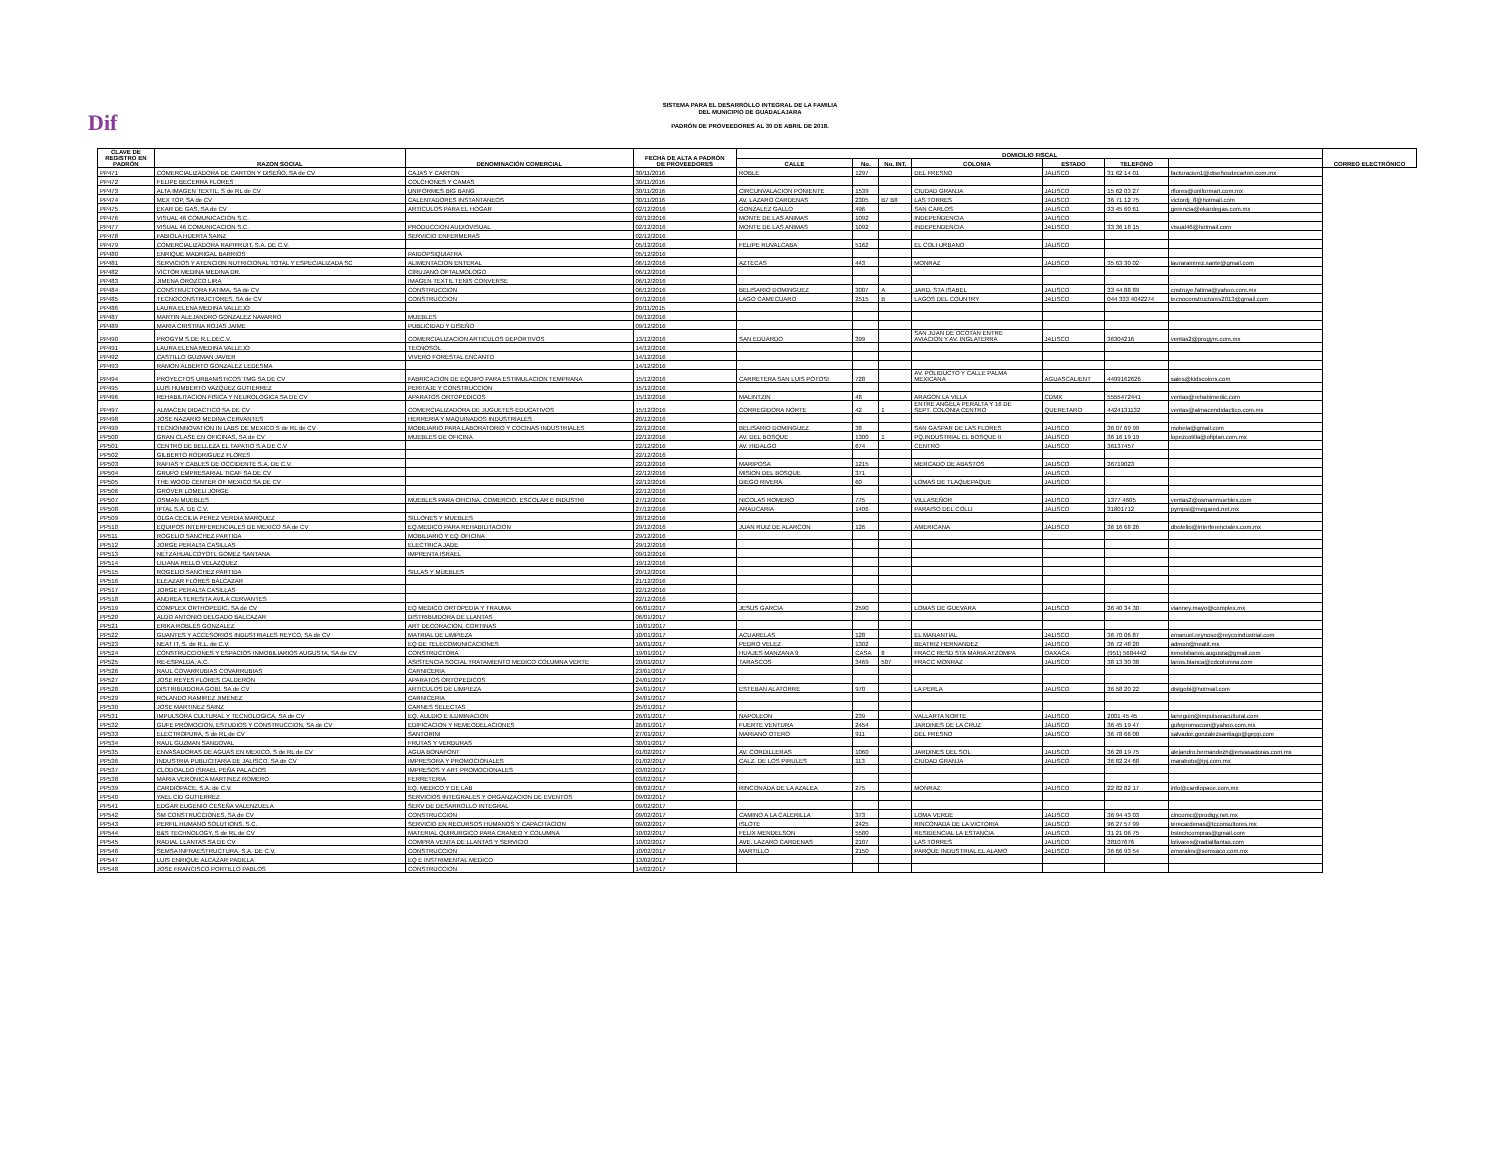Dif
SISTEMA PARA EL DESARROLLO INTEGRAL DE LA FAMILIA
DEL MUNICIPIO DE GUADALAJARA
PADRÓN DE PROVEEDORES AL 30 DE ABRIL DE 2018.
| CLAVE DE REGISTRO EN PADRÓN | RAZON SOCIAL | DENOMINACIÓN COMERCIAL | FECHA DE ALTA A PADRÓN DE PROVEEDORES | DOMICILIO FISCAL | | | | | | | CORREO ELECTRÓNICO |
| --- | --- | --- | --- | --- | --- | --- | --- | --- | --- | --- | --- |
| | | | | CALLE | No. | No. INT. | COLONIA | ESTADO | TELEFONO | | |
| PP471 | COMERCIALIZADORA DE CARTON Y DISEÑO, SA de CV | CAJAS Y CARTON | 30/11/2016 | ROBLE | 1297 | | DEL FRESNO | JALISCO | 31 62 14 01 | facturacion1@diseñosdecarton.com.mx | |
| PP472 | FELIPE BECERRA FLORES | COLCHONES Y CAMAS | 30/11/2016 | | | | | | | | |
| PP473 | ALTA IMAGEN TEXTIL, S de RL de CV | UNIFORMES BIG BANG | 30/11/2016 | CIRCUNVALACION PONIENTE | 1539 | | CIUDAD GRANJA | JALISCO | 15 62 03 27 | rflores@uniformart.com.mx | |
| PP474 | MEX TOP, SA de CV | CALENTADORES INSTANTANEOS | 30/11/2016 | AV. LAZARO CARDENAS | 2305 | B7 B8 | LAS TORRES | JALISCO | 36 71 12 75 | victordj_8@hotmail.com | |
| PP475 | EKAR DE GAS, SA de CV | ARTICULOS PARA EL HOGAR | 02/12/2016 | GONZALEZ GALLO | 496 | | SAN CARLOS | JALISCO | 33 45 60 61 | gerencia@ekardegas.com.mx | |
| PP476 | VISUAL 46 COMUNICACION S.C. | | 02/12/2016 | MONTE DE LAS ANIMAS | 1092 | | INDEPENDENCIA | JALISCO | | | |
| PP477 | VISUAL 46 COMUNICACION S.C. | PRODUCCION AUDIOVISUAL | 02/12/2016 | MONTE DE LAS ANIMAS | 1092 | | INDEPENDENCIA | JALISCO | 33 36 18 15 | visual46@hotmail.com | |
| PP478 | FABIOLA HUERTA SAINZ | SERVICIO ENFERMERAS | 02/12/2016 | | | | | | | | |
| PP479 | COMERCIALIZADORA RAPIFRUIT, S.A. DE C.V. | | 05/12/2016 | FELIPE RUVALCABA | 5162 | | EL COLI URBANO | JALISCO | | | |
| PP480 | ENRIQUE MADRIGAL BARRIOS | PAIDOPSIQUIATRA | 05/12/2016 | | | | | | | | |
| PP481 | SERVICIOS Y ATENCION NUTRICIONAL TOTAL Y ESPECIALIZADA SC | ALIMENTACION ENTERAL | 06/12/2016 | AZTECAS | 443 | | MONRAZ | JALISCO | 35 63 30 02 | lauraramirez.sante@gmail.com | |
| PP482 | VICTOR MEDINA MEDINA DR. | CIRUJANO OFTALMOLOGO | 06/12/2016 | | | | | | | | |
| PP483 | JIMENA OROZCO LIRA | IMAGEN TEXTIL TENIS CONVERSE | 06/12/2016 | | | | | | | | |
| PP484 | CONSTRUCTORA FATIMA, SA de CV | CONSTRUCCION | 06/12/2016 | BELISARIO DOMINGUEZ | 3007 | A | JARD. STA ISABEL | JALISCO | 33 44 88 89 | cnstruye.fatima@yahoo.com.mx | |
| PP485 | TECNOCONSTRUCTORES, SA de CV | CONSTRUCCION | 07/12/2016 | LAGO CAMECUARO | 2515 | B | LAGOS DEL COUNTRY | JALISCO | 044 333 4042274 | tecnoconstructores2013@gmail.com | |
| PP486 | LAURA ELENA MEDINA VALLEJO | | 20/11/2015 | | | | | | | | |
| PP487 | MARTIN ALEJANDRO GONZALEZ NAVARRO | MUEBLES | 09/12/2016 | | | | | | | | |
| PP489 | MARIA CRISTINA ROJAS JAIME | PUBLICIDAD Y DISEÑO | 09/12/2016 | | | | | | | | |
| PP490 | PROGYM S.DE R.L.DEC.V. | COMERCIALIZACION ARTICULOS DEPORTIVOS | 13/12/2016 | SAN EDUARDO | 399 | | SAN JUAN DE OCOTAN ENTRE AVIACION Y AV. INGLATERRA | JALISCO | 36304216 | ventas2@progym.com.mx | |
| PP491 | LAURA ELENA MEDINA VALLEJO | TECNOSOL | 14/12/2016 | | | | | | | | |
| PP492 | CASTILLO GUZMAN JAVIER | VIVERO FORESTAL ENCANTO | 14/12/2016 | | | | | | | | |
| PP493 | RAMON ALBERTO GONZALEZ LEDESMA | | 14/12/2016 | | | | | | | | |
| PP494 | PROYECTOS URBANISTICOS TMG SA DE CV | FABRICACION DE EQUIPO PARA ESTIMULACION TEMPRANA | 15/12/2016 | CARRETERA SAN LUIS POTOSI | 728 | | AV. POLIDUCTO Y CALLE PALMA MEXICANA | AGUASCALIENT | 4499162626 | sales@kidscolors.com | |
| PP495 | LUIS HUMBERTO VAZQUEZ GUTIERREZ | PERITAJE Y CONSTRUCCION | 15/12/2016 | | | | | | | | |
| PP496 | REHABILITACION FISICA Y NEUROLOGICA SA DE CV | APARATOS ORTOPEDICOS | 15/12/2016 | MALINTZIN | 48 | | ARAGON LA VILLA | CDMX | 5555472441 | ventas@rehabimedic.com | |
| PP497 | ALMACEN DIDACTICO SA DE CV | COMERCIALIZADORA DE JUGUETES EDUCATIVOS | 15/12/2016 | CORREGIDORA NORTE | 42 | 1 | ENTRE ANGELA PERALTA Y 16 DE SEPT. COLONIA CENTRO | QUERETARO | 4424131132 | ventas@almacendidactico.com.mx | |
| PP498 | JOSE NAZARIO MEDINA CERVANTES | HERRERIA Y MAQUINADOS INDUSTRIALES | 20/12/2016 | | | | | | | | |
| PP499 | TECNOINNOVATION IN LABS DE MEXICO S de RL de CV | MOBILIARIO PARA LABORATORIO Y COCINAS INDUSTRIALES | 22/12/2016 | BELISARIO DOMINGUEZ | 38 | | SAN GASPAR DE LAS FLORES | JALISCO | 36 07 69 99 | mobela@gmail.com | |
| PP500 | GRAN CLASE EN OFICINAS, SA de CV | MUEBLES DE OFICINA | 22/12/2016 | AV. DEL BOSQUE | 1300 | 1 | PQ.INDUSTRIAL EL BOSQUE II | JALISCO | 36 16 19 19 | lopezcotilla@ofiplan.com.mx | |
| PP501 | CENTRO DE BELLEZA EL TAPATIO S.A DE C.V | | 22/12/2016 | AV. HIDALGO | 674 | | CENTRO | JALISCO | 36137457 | | |
| PP502 | GILBERTO RODRIGUEZ FLORES | | 22/12/2016 | | | | | | | | |
| PP503 | RAFIAS Y CABLES DE OCCIDENTE S.A. DE C.V. | | 22/12/2016 | MARIPOSA | 1215 | | MERCADO DE ABASTOS | JALISCO | 36719023 | | |
| PP504 | GRUPO EMPRESARIAL TICAF SA DE CV | | 22/12/2016 | MISION DEL BOSQUE | 371 | | | JALISCO | | | |
| PP505 | THE WOOD CENTER OF MEXICO SA DE CV | | 22/12/2016 | DIEGO RIVERA | 60 | | LOMAS DE TLAQUEPAQUE | JALISCO | | | |
| PP506 | GROVER LOMELI JORGE | | 22/12/2016 | | | | | | | | |
| PP507 | OSMAN MUEBLES | MUEBLES PARA OFICINA, COMERCIO, ESCOLAR E INDUSTRI | 27/12/2016 | NICOLAS ROMERO | 775 | | VILLASEÑOR | JALISCO | 1377 4605 | ventas2@osmanmuebles.com | |
| PP508 | IFTAL S.A. DE C.V. | | 27/12/2016 | ARAUCARIA | 1406 | | PARAISO DEL COLLI | JALISCO | 31801712 | pympsi@megared.net.mx | |
| PP509 | OLGA CECILIA PEREZ VERDIA MARQUEZ | SILLONES Y MUEBLES | 28/12/2016 | | | | | | | | |
| PP510 | EQUIPOS INTERFERENCIALES DE MEXICO SA de CV | EQ.MEDICO PARA REHABILITACION | 29/12/2016 | JUAN RUIZ DE ALARCON | 126 | | AMERICANA | JALISCO | 36 16 68 26 | dbotello@interferenciales.com.mx | |
| PP511 | ROGELIO SANCHEZ PARTIDA | MOBILIARIO Y EQ OFICINA | 29/12/2016 | | | | | | | | |
| PP512 | JORGE PERALTA CASILLAS | ELECTRICA JADE | 29/12/2016 | | | | | | | | |
| PP513 | NETZAHUALCOYOTL GOMEZ SANTANA | IMPRENTA ISRAEL | 09/12/2016 | | | | | | | | |
| PP514 | LILIANA RELLO VELAZQUEZ | | 19/12/2016 | | | | | | | | |
| PP515 | ROGELIO SANCHEZ PARTIDA | SILLAS Y MUEBLES | 20/12/2016 | | | | | | | | |
| PP516 | ELEAZAR FLORES BALCAZAR | | 21/12/2016 | | | | | | | | |
| PP517 | JORGE PERALTA CASILLAS | | 22/12/2016 | | | | | | | | |
| PP518 | ANDREA TERESITA AVILA CERVANTES | | 22/12/2016 | | | | | | | | |
| PP519 | COMPLEX ORTHOPEDIC, SA de CV | EQ MEDICO ORTOPEDIA Y TRAUMA | 06/01/2017 | JESUS GARCIA | 2590 | | LOMAS DE GUEVARA | JALISCO | 36 40 34 30 | vianney.mayo@complex.mx | |
| PP520 | ALDO ANTONIO DELGADO BALCAZAR | DISTRIBUIDORA DE LLANTAS | 06/01/2017 | | | | | | | | |
| PP521 | ERIKA ROBLES GONZALEZ | ART DECORACION, CORTINAS | 10/01/2017 | | | | | | | | |
| PP522 | GUANTES Y ACCESORIOS INDUSTRIALES REYCO, SA de CV | MATRIAL DE LIMPIEZA | 10/01/2017 | ACUARELAS | 128 | | EL MANANTIAL | JALISCO | 36 70 06 87 | emanuel.reynoso@reycoindustrial.com | |
| PP523 | NEAT IT, S. de R.L. de C.V. | EQ DE TELECOMUNICACIONES | 16/01/2017 | PEDRO VELEZ | 1302 | | BEATRIZ HERNANDEZ | JALISCO | 36 72 48 20 | admon@neatit.mx | |
| PP524 | CONSTRUCCIONES Y ESPACIOS INMOBILIARIOS AUGUSTA, SA de CV | CONSTRUCTORA | 19/01/2017 | HUAJES MANZANA 9 | CASA | 8 | FRACC RESD STA MARIA ATZOMPA | OAXACA | (951) 5684442 | inmobiliarios.augusta@gmail.com | |
| PP525 | RE-ESPALDA, A.C. | ASISTENCIA SOCIAL TRATAMIENTO MEDICO COLUMNA VERTE | 20/01/2017 | TARASCOS | 3469 | 507 | FRACC MONRAZ | JALISCO | 38 13 30 38 | larios.blanca@cdcolumna.com | |
| PP526 | RAUL COVARRUBIAS COVARRUBIAS | CARNICERIA | 23/01/2017 | | | | | | | | |
| PP527 | JOSE REYES FLORES CALDERON | APARATOS ORTOPEDICOS | 24/01/2017 | | | | | | | | |
| PP528 | DISTRIBUIDORA GOBI, SA de CV | ARTICULOS DE LIMPIEZA | 24/01/2017 | ESTEBAN ALATORRE | 970 | | LA PERLA | JALISCO | 36 58 20 22 | distgobi@hotmail.com | |
| PP529 | ROLANDO RAMIREZ JIMENEZ | CARNICERIA | 24/01/2017 | | | | | | | | |
| PP530 | JOSE MARTINEZ SAINZ | CARNES SELECTAS | 25/01/2017 | | | | | | | | |
| PP531 | IMPULSORA CULTURAL Y TECNOLOGICA, SA de CV | EQ. AULDIO E ILUMINACION | 26/01/2017 | NAPOLEON | 239 | | VALLARTA NORTE | JALISCO | 2001 45 45 | larreguin@impulsoracultural.com | |
| PP532 | GUFE PROMOCION, ESTUDIOS Y CONSTRUCCION, SA de CV | EDIFICACION Y REMEODELACIONES | 26/01/2017 | FUERTE VENTURA | 2454 | | JARDINES DE LA CRUZ | JALISCO | 36 45 19 47 | gufepromocion@yahoo.com.mx | |
| PP533 | ELECTROPURA, S de RL de CV | SANTORINI | 27/01/2017 | MARIANO OTERO | 911 | | DEL FRESNO | JALISCO | 36 78 66 00 | salvador.gonzalezsantiago@gepp.com | |
| PP534 | RAUL GUZMAN SANDOVAL | FRUTAS Y VERDURAS | 30/01/2017 | | | | | | | | |
| PP535 | ENVASADORAS DE AGUAS EN MEXICO, S de RL de CV | AGUA BONAFONT | 01/02/2017 | AV. CORDILLERAS | 1060 | | JARDINES DEL SOL | JALISCO | 36 28 19 75 | alejandro.hernandezh@envasadoras.com.mx | |
| PP536 | INDUSTRIA PUBLICITARIA DE JALISCO, SA de CV | IMPRESORA Y PROMOCIONALES | 01/02/2017 | CALZ. DE LOS PIRULES | 113 | | CIUDAD GRANJA | JALISCO | 36 82 24 68 | maraboto@ipj.com.mx | |
| PP537 | CLODOALDO ISRAEL PEÑA PALACIOS | IMPRESOS Y ART PROMOCIONALES | 03/02/2017 | | | | | | | | |
| PP538 | MARIA VERONICA MARTINEZ ROMERO | FERRETERIA | 03/02/2017 | | | | | | | | |
| PP539 | CARDIOPACE, S.A. de C.V. | EQ. MEDICO Y DE LAB | 08/02/2017 | RINCONADA DE LA AZALEA | 275 | | MONRAZ | JALISCO | 22 82 82 17 | info@cardiopace.com.mx | |
| PP540 | YAEL CID GUTIERREZ | SERVICIOS INTEGRALES Y ORGANZACION DE EVENTOS | 09/02/2017 | | | | | | | | |
| PP541 | EDGAR EUGENIO CESEÑA VALENZUELA | SERV DE DESARROLLO INTEGRAL | 09/02/2017 | | | | | | | | |
| PP542 | SM CONSTRUCCIONES, SA de CV | CONSTRUCCION | 09/02/2017 | CAMINO A LA CALERILLA | 373 | | LOMA VERDE | JALISCO | 36 94 43 03 | cincomc@prodigy.net.mx | |
| PP543 | PERFIL HUMANO SOLUTIONS, S.C. | SERVICIO EN RECURSOS HUMANOS Y CAPACITACION | 09/02/2017 | ISLOTE | 2425 | | RINCONADA DE LA VICTORIA | JALISCO | 96 27 57 99 | terecardenas@tcconsultores.mx | |
| PP544 | B&S TECHNOLOGY, S de RL de CV | MATERIAL QUIRURGICO PARA CRANEO Y COLUMNA | 10/02/2017 | FELIX MENDELSON | 5580 | | RESIDENCIAL LA ESTANCIA | JALISCO | 31 21 06 75 | bstechcompras@gmail.com | |
| PP545 | RADIAL LLANTAS SA DE CV | COMPRA VENTA DE LLANTAS Y SERVICIO | 10/02/2017 | AVE. LAZARO CARDENAS | 2107 | | LAS TORRES | JALISCO | 38107676 | lolivares@radialllantas.com | |
| PP546 | SEMSA INFRAESTRUCTURA, S.A. DE C.V. | CONSTRUCCION | 10/02/2017 | MARTILLO | 2150 | | PARQUE INDUSTRIAL EL ALAMO | JALISCO | 36 66 93 54 | emorales@semsaco.com.mx | |
| PP547 | LUIS ENRIQUE ALCAZAR PADILLA | EQ E INSTRIMENTAL MEDICO | 13/02/2017 | | | | | | | | |
| PP548 | JOSE FRANCISCO PORTILLO PABLOS | CONSTRUCCION | 14/02/2017 | | | | | | | | |